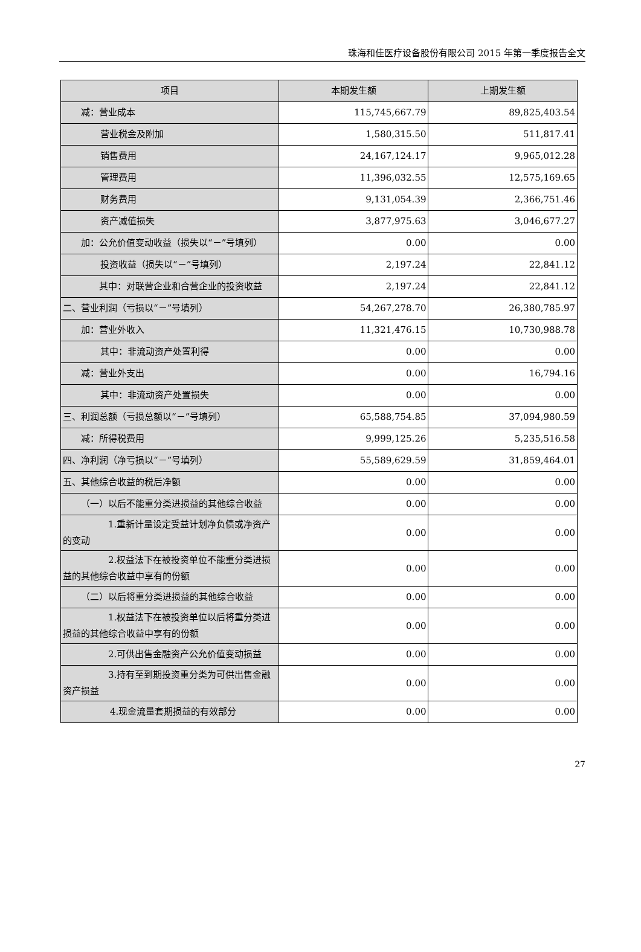珠海和佳医疗设备股份有限公司 2015 年第一季度报告全文
| 项目 | 本期发生额 | 上期发生额 |
| --- | --- | --- |
| 减：营业成本 | 115,745,667.79 | 89,825,403.54 |
| 营业税金及附加 | 1,580,315.50 | 511,817.41 |
| 销售费用 | 24,167,124.17 | 9,965,012.28 |
| 管理费用 | 11,396,032.55 | 12,575,169.65 |
| 财务费用 | 9,131,054.39 | 2,366,751.46 |
| 资产减值损失 | 3,877,975.63 | 3,046,677.27 |
| 加：公允价值变动收益（损失以“－”号填列） | 0.00 | 0.00 |
| 投资收益（损失以“－”号填列） | 2,197.24 | 22,841.12 |
| 其中：对联营企业和合营企业的投资收益 | 2,197.24 | 22,841.12 |
| 二、营业利润（亏损以“－”号填列） | 54,267,278.70 | 26,380,785.97 |
| 加：营业外收入 | 11,321,476.15 | 10,730,988.78 |
| 其中：非流动资产处置利得 | 0.00 | 0.00 |
| 减：营业外支出 | 0.00 | 16,794.16 |
| 其中：非流动资产处置损失 | 0.00 | 0.00 |
| 三、利润总额（亏损总额以“－”号填列） | 65,588,754.85 | 37,094,980.59 |
| 减：所得税费用 | 9,999,125.26 | 5,235,516.58 |
| 四、净利润（净亏损以“－”号填列） | 55,589,629.59 | 31,859,464.01 |
| 五、其他综合收益的税后净额 | 0.00 | 0.00 |
| （一）以后不能重分类进损益的其他综合收益 | 0.00 | 0.00 |
| 1.重新计量设定受益计划净负债或净资产的变动 | 0.00 | 0.00 |
| 2.权益法下在被投资单位不能重分类进损益的其他综合收益中享有的份额 | 0.00 | 0.00 |
| （二）以后将重分类进损益的其他综合收益 | 0.00 | 0.00 |
| 1.权益法下在被投资单位以后将重分类进损益的其他综合收益中享有的份额 | 0.00 | 0.00 |
| 2.可供出售金融资产公允价值变动损益 | 0.00 | 0.00 |
| 3.持有至到期投资重分类为可供出售金融资产损益 | 0.00 | 0.00 |
| 4.现金流量套期损益的有效部分 | 0.00 | 0.00 |
27